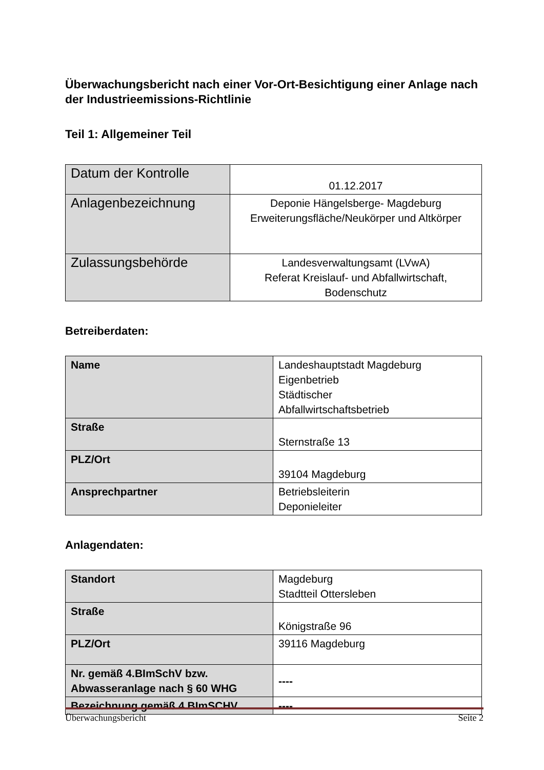Überwachungsbericht nach einer Vor-Ort-Besichtigung einer Anlage nach der Industrieemissions-Richtlinie
Teil 1: Allgemeiner Teil
| Datum der Kontrolle | 01.12.2017 |
| Anlagenbezeichnung | Deponie Hängelsberge- Magdeburg Erweiterungsfläche/Neukörper und Altkörper |
| Zulassungsbehörde | Landesverwaltungsamt (LVwA) Referat Kreislauf- und Abfallwirtschaft, Bodenschutz |
Betreiberdaten:
| Name | Landeshauptstadt Magdeburg Eigenbetrieb Städtischer Abfallwirtschaftsbetrieb |
| Straße | Sternstraße 13 |
| PLZ/Ort | 39104 Magdeburg |
| Ansprechpartner | Betriebsleiterin Deponieleiter |
Anlagendaten:
| Standort | Magdeburg Stadtteil Ottersleben |
| Straße | Königstraße 96 |
| PLZ/Ort | 39116 Magdeburg |
| Nr. gemäß 4.BImSchV bzw. Abwasseranlage nach § 60 WHG | ---- |
| Bezeichnung gemäß 4.BImSCHV | ---- |
Überwachungsbericht Seite 2